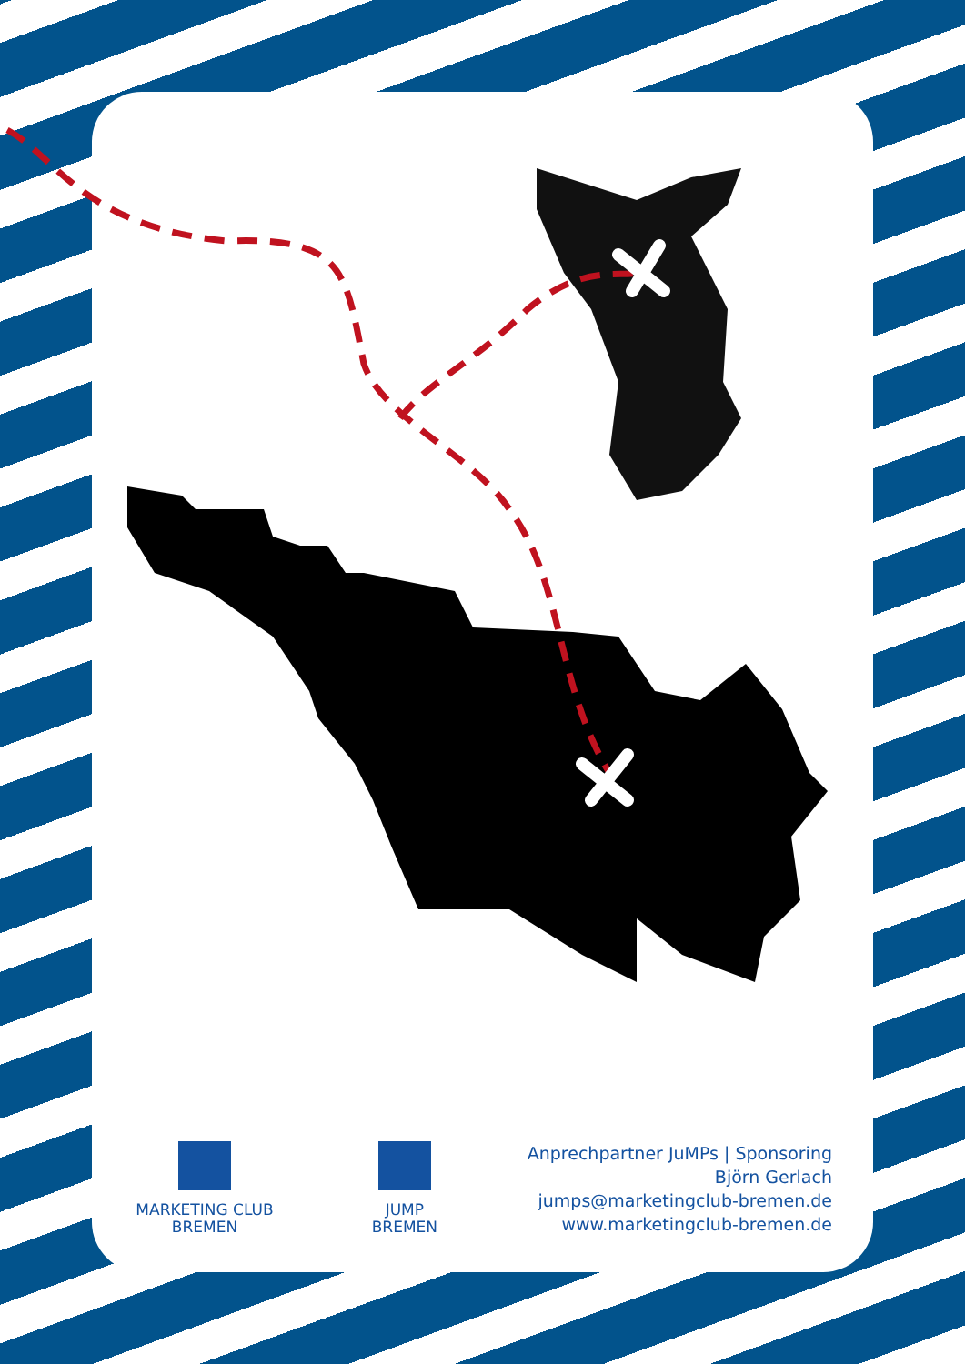MARKETING CLUB
BREMEN
JUMP
BREMEN
Anprechpartner JuMPs | Sponsoring
Björn Gerlach
jumps@marketingclub-bremen.de
www.marketingclub-bremen.de